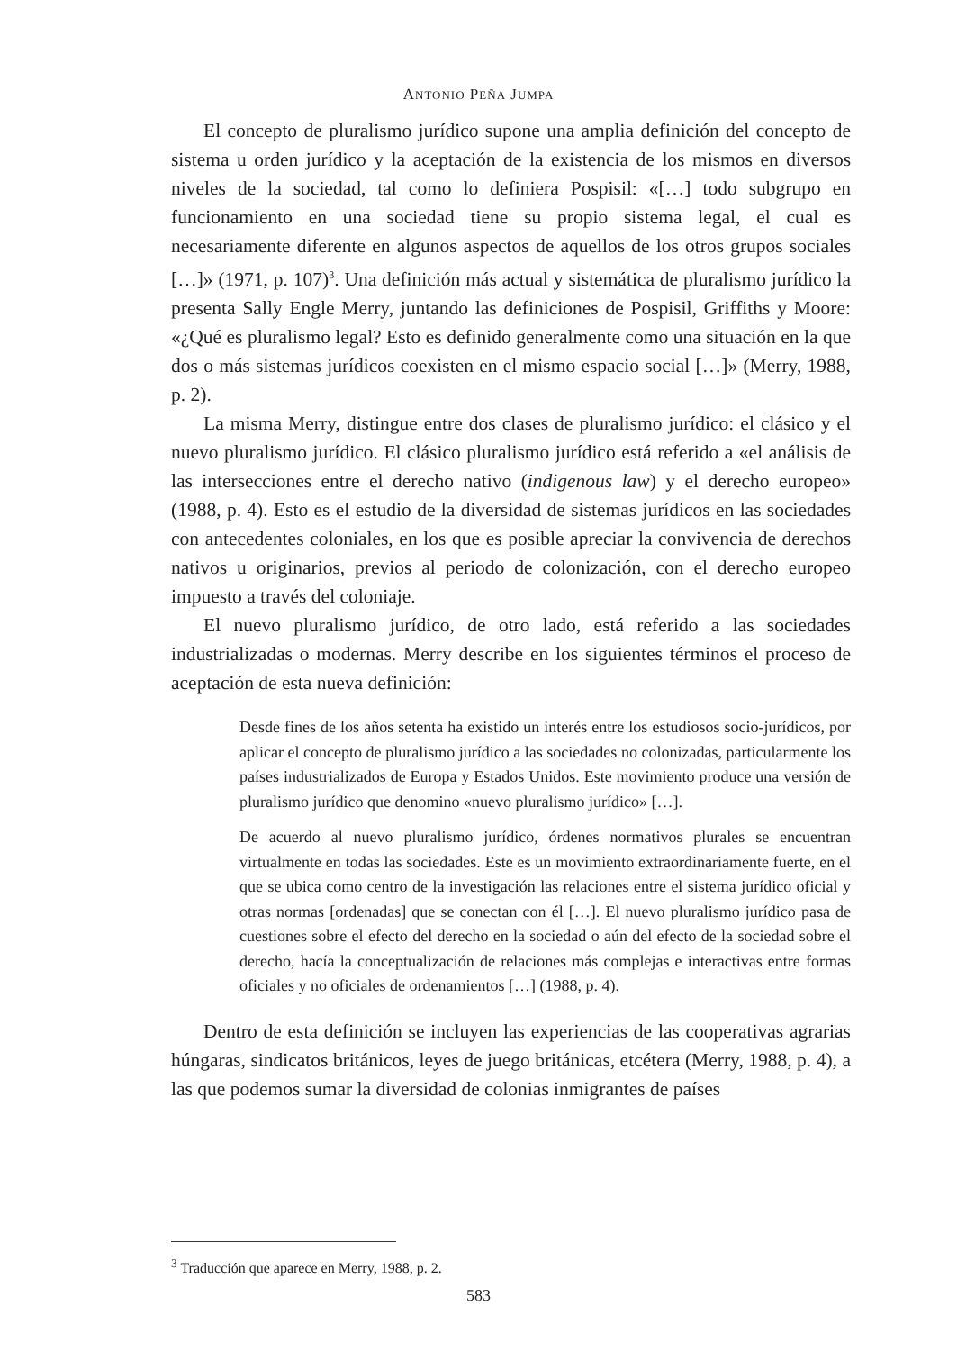ANTONIO PEÑA JUMPA
El concepto de pluralismo jurídico supone una amplia definición del concepto de sistema u orden jurídico y la aceptación de la existencia de los mismos en diversos niveles de la sociedad, tal como lo definiera Pospisil: «[…] todo subgrupo en funcionamiento en una sociedad tiene su propio sistema legal, el cual es necesariamente diferente en algunos aspectos de aquellos de los otros grupos sociales […]» (1971, p. 107)<sup>3</sup>. Una definición más actual y sistemática de pluralismo jurídico la presenta Sally Engle Merry, juntando las definiciones de Pospisil, Griffiths y Moore: «¿Qué es pluralismo legal? Esto es definido generalmente como una situación en la que dos o más sistemas jurídicos coexisten en el mismo espacio social […]» (Merry, 1988, p. 2).
La misma Merry, distingue entre dos clases de pluralismo jurídico: el clásico y el nuevo pluralismo jurídico. El clásico pluralismo jurídico está referido a «el análisis de las intersecciones entre el derecho nativo (indigenous law) y el derecho europeo» (1988, p. 4). Esto es el estudio de la diversidad de sistemas jurídicos en las sociedades con antecedentes coloniales, en los que es posible apreciar la convivencia de derechos nativos u originarios, previos al periodo de colonización, con el derecho europeo impuesto a través del coloniaje.
El nuevo pluralismo jurídico, de otro lado, está referido a las sociedades industrializadas o modernas. Merry describe en los siguientes términos el proceso de aceptación de esta nueva definición:
Desde fines de los años setenta ha existido un interés entre los estudiosos socio-jurídicos, por aplicar el concepto de pluralismo jurídico a las sociedades no colonizadas, particularmente los países industrializados de Europa y Estados Unidos. Este movimiento produce una versión de pluralismo jurídico que denomino «nuevo pluralismo jurídico» […].
De acuerdo al nuevo pluralismo jurídico, órdenes normativos plurales se encuentran virtualmente en todas las sociedades. Este es un movimiento extraordinariamente fuerte, en el que se ubica como centro de la investigación las relaciones entre el sistema jurídico oficial y otras normas [ordenadas] que se conectan con él […]. El nuevo pluralismo jurídico pasa de cuestiones sobre el efecto del derecho en la sociedad o aún del efecto de la sociedad sobre el derecho, hacía la conceptualización de relaciones más complejas e interactivas entre formas oficiales y no oficiales de ordenamientos […] (1988, p. 4).
Dentro de esta definición se incluyen las experiencias de las cooperativas agrarias húngaras, sindicatos británicos, leyes de juego británicas, etcétera (Merry, 1988, p. 4), a las que podemos sumar la diversidad de colonias inmigrantes de países
<sup>3</sup> Traducción que aparece en Merry, 1988, p. 2.
583